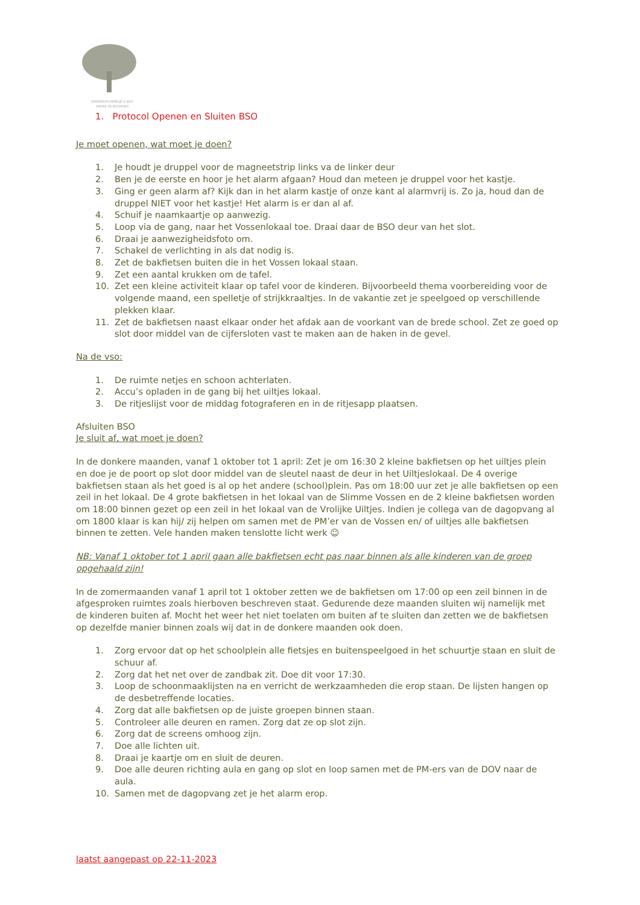KINDERDAGVERBLIJF & BSO
ONDER DE BOOMPJES
1. Protocol Openen en Sluiten BSO
Je moet openen, wat moet je doen?
1. Je houdt je druppel voor de magneetstrip links va de linker deur
2. Ben je de eerste en hoor je het alarm afgaan? Houd dan meteen je druppel voor het kastje.
3. Ging er geen alarm af? Kijk dan in het alarm kastje of onze kant al alarmvrij is. Zo ja, houd dan de druppel NIET voor het kastje! Het alarm is er dan al af.
4. Schuif je naamkaartje op aanwezig.
5. Loop via de gang, naar het Vossenlokaal toe. Draai daar de BSO deur van het slot.
6. Draai je aanwezigheidsfoto om.
7. Schakel de verlichting in als dat nodig is.
8. Zet de bakfietsen buiten die in het Vossen lokaal staan.
9. Zet een aantal krukken om de tafel.
10. Zet een kleine activiteit klaar op tafel voor de kinderen. Bijvoorbeeld thema voorbereiding voor de volgende maand, een spelletje of strijkkraaltjes. In de vakantie zet je speelgoed op verschillende plekken klaar.
11. Zet de bakfietsen naast elkaar onder het afdak aan de voorkant van de brede school. Zet ze goed op slot door middel van de cijfersloten vast te maken aan de haken in de gevel.
Na de vso:
1. De ruimte netjes en schoon achterlaten.
2. Accu’s opladen in de gang bij het uiltjes lokaal.
3. De ritjeslijst voor de middag fotograferen en in de ritjesapp plaatsen.
Afsluiten BSO
Je sluit af, wat moet je doen?
In de donkere maanden, vanaf 1 oktober tot 1 april: Zet je om 16:30 2 kleine bakfietsen op het uiltjes plein en doe je de poort op slot door middel van de sleutel naast de deur in het Uiltjeslokaal. De 4 overige bakfietsen staan als het goed is al op het andere (school)plein. Pas om 18:00 uur zet je alle bakfietsen op een zeil in het lokaal. De 4 grote bakfietsen in het lokaal van de Slimme Vossen en de 2 kleine bakfietsen worden om 18:00 binnen gezet op een zeil in het lokaal van de Vrolijke Uiltjes. Indien je collega van de dagopvang al om 1800 klaar is kan hij/ zij helpen om samen met de PM’er van de Vossen en/ of uiltjes alle bakfietsen binnen te zetten. Vele handen maken tenslotte licht werk ☺
NB: Vanaf 1 oktober tot 1 april gaan alle bakfietsen echt pas naar binnen als alle kinderen van de groep opgehaald zijn!
In de zomermaanden vanaf 1 april tot 1 oktober zetten we de bakfietsen om 17:00 op een zeil binnen in de afgesproken ruimtes zoals hierboven beschreven staat. Gedurende deze maanden sluiten wij namelijk met de kinderen buiten af. Mocht het weer het niet toelaten om buiten af te sluiten dan zetten we de bakfietsen op dezelfde manier binnen zoals wij dat in de donkere maanden ook doen.
1. Zorg ervoor dat op het schoolplein alle fietsjes en buitenspeelgoed in het schuurtje staan en sluit de schuur af.
2. Zorg dat het net over de zandbak zit. Doe dit voor 17:30.
3. Loop de schoonmaaklijsten na en verricht de werkzaamheden die erop staan. De lijsten hangen op de desbetreffende locaties.
4. Zorg dat alle bakfietsen op de juiste groepen binnen staan.
5. Controleer alle deuren en ramen. Zorg dat ze op slot zijn.
6. Zorg dat de screens omhoog zijn.
7. Doe alle lichten uit.
8. Draai je kaartje om en sluit de deuren.
9. Doe alle deuren richting aula en gang op slot en loop samen met de PM-ers van de DOV naar de aula.
10. Samen met de dagopvang zet je het alarm erop.
laatst aangepast op 22-11-2023